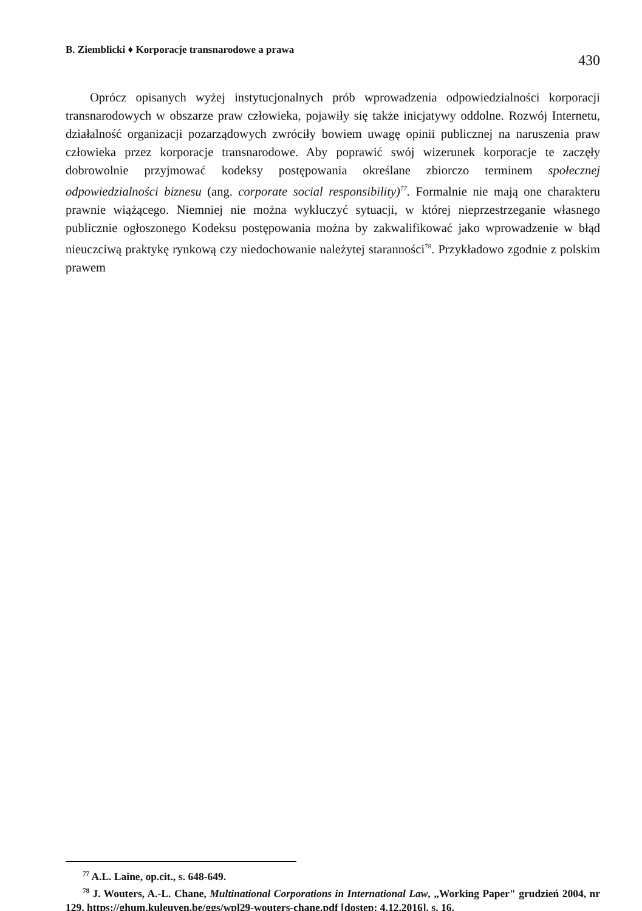B. Ziemblicki ♦ Korporacje transnarodowe a prawa 430
Oprócz opisanych wyżej instytucjonalnych prób wprowadzenia odpowiedzialności korporacji transnarodowych w obszarze praw człowieka, pojawiły się także inicjatywy oddolne. Rozwój Internetu, działalność organizacji pozarządowych zwróciły bowiem uwagę opinii publicznej na naruszenia praw człowieka przez korporacje transnarodowe. Aby poprawić swój wizerunek korporacje te zaczęły dobrowolnie przyjmować kodeksy postępowania określane zbiorczo terminem społecznej odpowiedzialności biznesu (ang. corporate social responsibility)<sup>77</sup>. Formalnie nie mają one charakteru prawnie wiążącego. Niemniej nie można wykluczyć sytuacji, w której nieprzestrzeganie własnego publicznie ogłoszonego Kodeksu postępowania można by zakwalifikować jako wprowadzenie w błąd nieuczciwą praktykę rynkową czy niedochowanie należytej staranności<sup>78</sup>. Przykładowo zgodnie z polskim prawem
<sup>77</sup> A.L. Laine, op.cit., s. 648-649.
<sup>78</sup> J. Wouters, A.-L. Chane, Multinational Corporations in International Law, „Working Paper" grudzień 2004, nr 129, https://ghum.kuleuven.be/ggs/wpl29-wouters-chane.pdf [dostęp: 4.12.2016], s. 16.